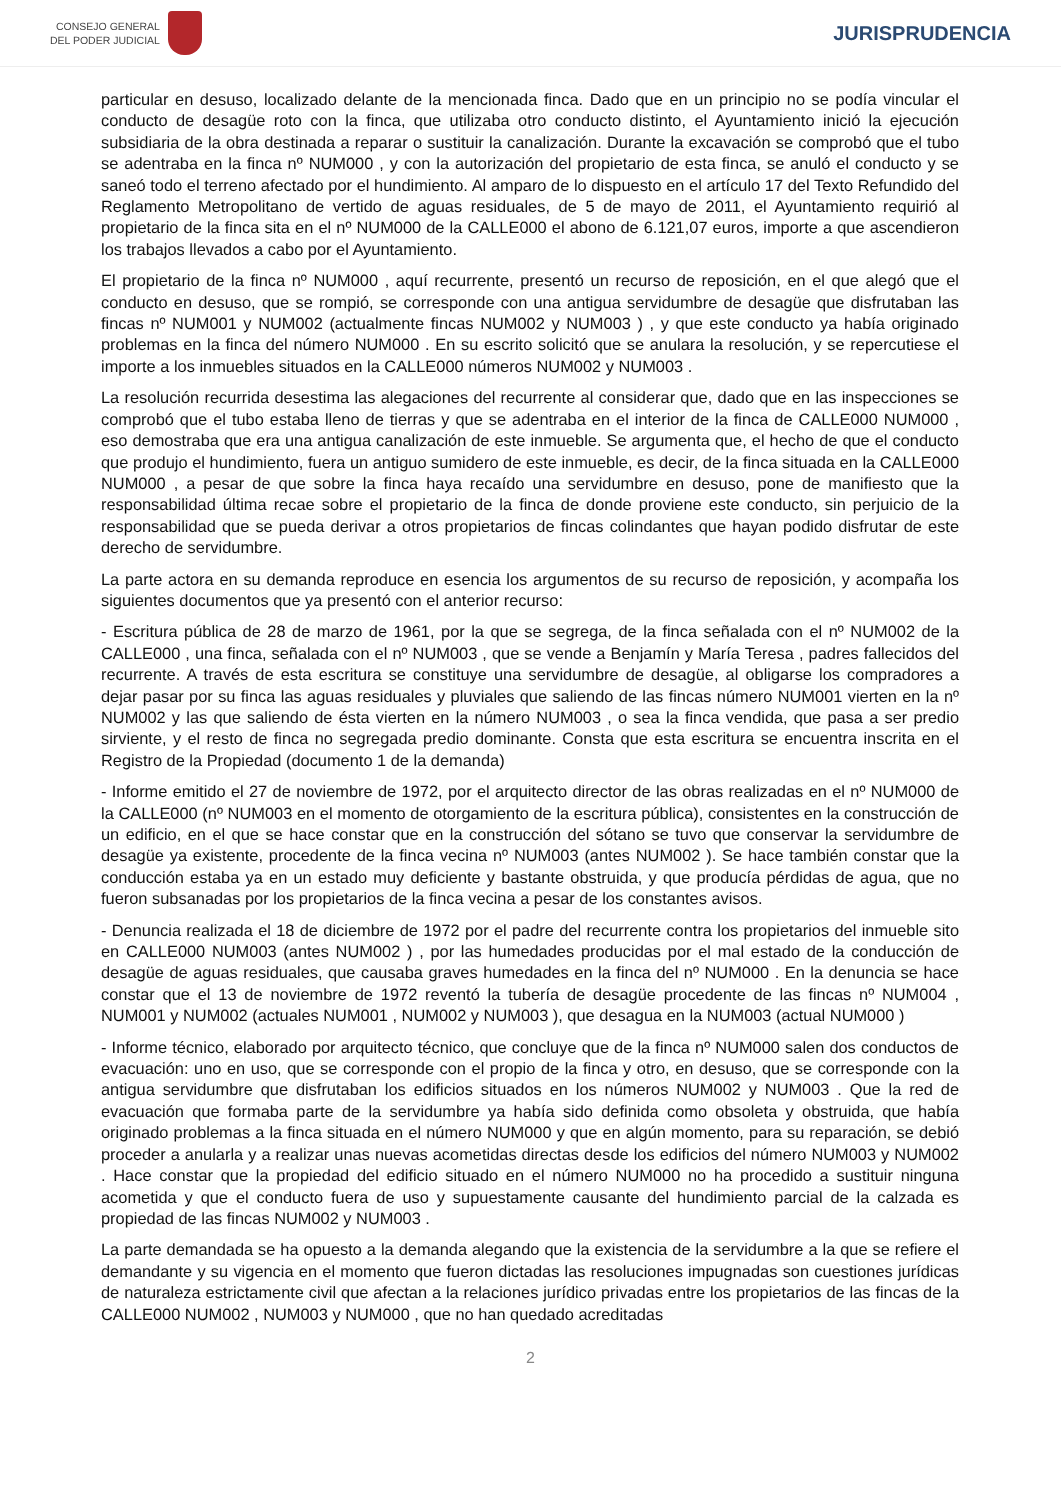CONSEJO GENERAL
DEL PODER JUDICIAL
JURISPRUDENCIA
particular en desuso, localizado delante de la mencionada finca. Dado que en un principio no se podía vincular el conducto de desagüe roto con la finca, que utilizaba otro conducto distinto, el Ayuntamiento inició la ejecución subsidiaria de la obra destinada a reparar o sustituir la canalización. Durante la excavación se comprobó que el tubo se adentraba en la finca nº NUM000 , y con la autorización del propietario de esta finca, se anuló el conducto y se saneó todo el terreno afectado por el hundimiento. Al amparo de lo dispuesto en el artículo 17 del Texto Refundido del Reglamento Metropolitano de vertido de aguas residuales, de 5 de mayo de 2011, el Ayuntamiento requirió al propietario de la finca sita en el nº NUM000 de la CALLE000 el abono de 6.121,07 euros, importe a que ascendieron los trabajos llevados a cabo por el Ayuntamiento.
El propietario de la finca nº NUM000 , aquí recurrente, presentó un recurso de reposición, en el que alegó que el conducto en desuso, que se rompió, se corresponde con una antigua servidumbre de desagüe que disfrutaban las fincas nº NUM001 y NUM002 (actualmente fincas NUM002 y NUM003 ) , y que este conducto ya había originado problemas en la finca del número NUM000 . En su escrito solicitó que se anulara la resolución, y se repercutiese el importe a los inmuebles situados en la CALLE000 números NUM002 y NUM003 .
La resolución recurrida desestima las alegaciones del recurrente al considerar que, dado que en las inspecciones se comprobó que el tubo estaba lleno de tierras y que se adentraba en el interior de la finca de CALLE000 NUM000 , eso demostraba que era una antigua canalización de este inmueble. Se argumenta que, el hecho de que el conducto que produjo el hundimiento, fuera un antiguo sumidero de este inmueble, es decir, de la finca situada en la CALLE000 NUM000 , a pesar de que sobre la finca haya recaído una servidumbre en desuso, pone de manifiesto que la responsabilidad última recae sobre el propietario de la finca de donde proviene este conducto, sin perjuicio de la responsabilidad que se pueda derivar a otros propietarios de fincas colindantes que hayan podido disfrutar de este derecho de servidumbre.
La parte actora en su demanda reproduce en esencia los argumentos de su recurso de reposición, y acompaña los siguientes documentos que ya presentó con el anterior recurso:
- Escritura pública de 28 de marzo de 1961, por la que se segrega, de la finca señalada con el nº NUM002 de la CALLE000 , una finca, señalada con el nº NUM003 , que se vende a Benjamín y María Teresa , padres fallecidos del recurrente. A través de esta escritura se constituye una servidumbre de desagüe, al obligarse los compradores a dejar pasar por su finca las aguas residuales y pluviales que saliendo de las fincas número NUM001 vierten en la nº NUM002 y las que saliendo de ésta vierten en la número NUM003 , o sea la finca vendida, que pasa a ser predio sirviente, y el resto de finca no segregada predio dominante. Consta que esta escritura se encuentra inscrita en el Registro de la Propiedad (documento 1 de la demanda)
- Informe emitido el 27 de noviembre de 1972, por el arquitecto director de las obras realizadas en el nº NUM000 de la CALLE000 (nº NUM003 en el momento de otorgamiento de la escritura pública), consistentes en la construcción de un edificio, en el que se hace constar que en la construcción del sótano se tuvo que conservar la servidumbre de desagüe ya existente, procedente de la finca vecina nº NUM003 (antes NUM002 ). Se hace también constar que la conducción estaba ya en un estado muy deficiente y bastante obstruida, y que producía pérdidas de agua, que no fueron subsanadas por los propietarios de la finca vecina a pesar de los constantes avisos.
- Denuncia realizada el 18 de diciembre de 1972 por el padre del recurrente contra los propietarios del inmueble sito en CALLE000 NUM003 (antes NUM002 ) , por las humedades producidas por el mal estado de la conducción de desagüe de aguas residuales, que causaba graves humedades en la finca del nº NUM000 . En la denuncia se hace constar que el 13 de noviembre de 1972 reventó la tubería de desagüe procedente de las fincas nº NUM004 , NUM001 y NUM002 (actuales NUM001 , NUM002 y NUM003 ), que desagua en la NUM003 (actual NUM000 )
- Informe técnico, elaborado por arquitecto técnico, que concluye que de la finca nº NUM000 salen dos conductos de evacuación: uno en uso, que se corresponde con el propio de la finca y otro, en desuso, que se corresponde con la antigua servidumbre que disfrutaban los edificios situados en los números NUM002 y NUM003 . Que la red de evacuación que formaba parte de la servidumbre ya había sido definida como obsoleta y obstruida, que había originado problemas a la finca situada en el número NUM000 y que en algún momento, para su reparación, se debió proceder a anularla y a realizar unas nuevas acometidas directas desde los edificios del número NUM003 y NUM002 . Hace constar que la propiedad del edificio situado en el número NUM000 no ha procedido a sustituir ninguna acometida y que el conducto fuera de uso y supuestamente causante del hundimiento parcial de la calzada es propiedad de las fincas NUM002 y NUM003 .
La parte demandada se ha opuesto a la demanda alegando que la existencia de la servidumbre a la que se refiere el demandante y su vigencia en el momento que fueron dictadas las resoluciones impugnadas son cuestiones jurídicas de naturaleza estrictamente civil que afectan a la relaciones jurídico privadas entre los propietarios de las fincas de la CALLE000 NUM002 , NUM003 y NUM000 , que no han quedado acreditadas
2